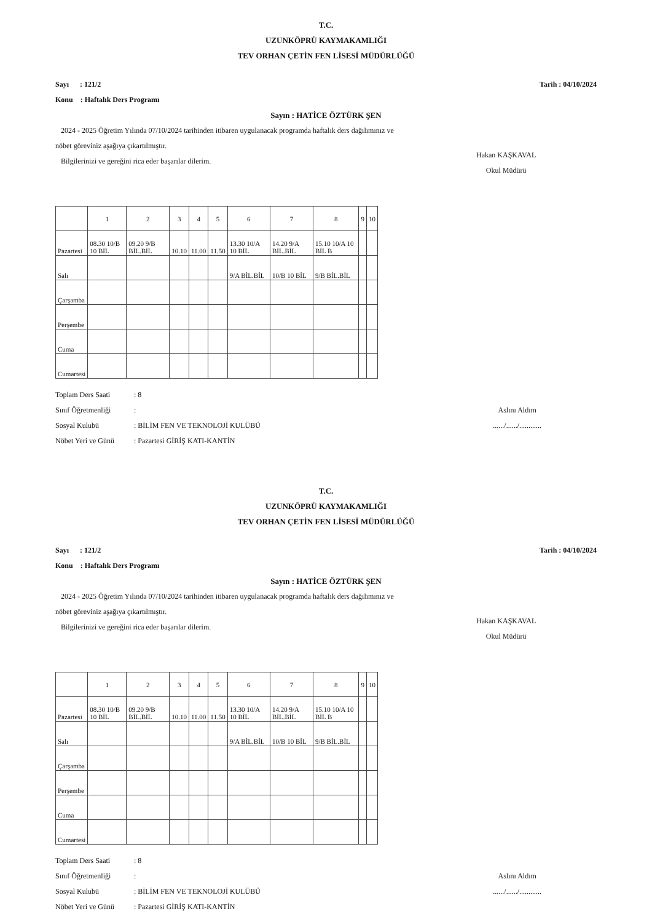T.C.
UZUNKÖPRÜ KAYMAKAMLIĞI
TEV ORHAN ÇETİN FEN LİSESİ MÜDÜRLÜĞÜ
Sayı : 121/2 Tarih : 04/10/2024
Konu : Haftalık Ders Programı
Sayın : HATİCE ÖZTÜRK ŞEN
2024 - 2025 Öğretim Yılında 07/10/2024 tarihinden itibaren uygulanacak programda haftalık ders dağılımınız ve
nöbet göreviniz aşağıya çıkartılmıştır.
Bilgilerinizi ve gereğini rica eder başarılar dilerim.
Hakan KAŞKAVAL
Okul Müdürü
| | 1 | 2 | 3 | 4 | 5 | 6 | 7 | 8 | 9 | 10 |
| --- | --- | --- | --- | --- | --- | --- | --- | --- | --- | --- |
| Pazartesi | 08.30 10/B 10 BİL | 09.20 9/B BİL.BİL | 10.10 | 11.00 | 11.50 | 13.30 10/A 10 BİL | 14.20 9/A BİL.BİL | 15.10 10/A 10 BİL B | | |
| Salı | | | | | | 9/A BİL.BİL | 10/B 10 BİL | 9/B BİL.BİL | | |
| Çarşamba | | | | | | | | | | |
| Perşembe | | | | | | | | | | |
| Cuma | | | | | | | | | | |
| Cumartesi | | | | | | | | | | |
Toplam Ders Saati: 8
Sınıf Öğretmenliği:
Sosyal Kulubü: BİLİM FEN VE TEKNOLOJİ KULÜBÜ
Nöbet Yeri ve Günü: Pazartesi GİRİŞ KATI-KANTİN
Aslını Aldım
....../....../............
T.C.
UZUNKÖPRÜ KAYMAKAMLIĞI
TEV ORHAN ÇETİN FEN LİSESİ MÜDÜRLÜĞÜ
Sayı : 121/2 Tarih : 04/10/2024
Konu : Haftalık Ders Programı
Sayın : HATİCE ÖZTÜRK ŞEN
2024 - 2025 Öğretim Yılında 07/10/2024 tarihinden itibaren uygulanacak programda haftalık ders dağılımınız ve
nöbet göreviniz aşağıya çıkartılmıştır.
Bilgilerinizi ve gereğini rica eder başarılar dilerim.
Hakan KAŞKAVAL
Okul Müdürü
| | 1 | 2 | 3 | 4 | 5 | 6 | 7 | 8 | 9 | 10 |
| --- | --- | --- | --- | --- | --- | --- | --- | --- | --- | --- |
| Pazartesi | 08.30 10/B 10 BİL | 09.20 9/B BİL.BİL | 10.10 | 11.00 | 11.50 | 13.30 10/A 10 BİL | 14.20 9/A BİL.BİL | 15.10 10/A 10 BİL B | | |
| Salı | | | | | | 9/A BİL.BİL | 10/B 10 BİL | 9/B BİL.BİL | | |
| Çarşamba | | | | | | | | | | |
| Perşembe | | | | | | | | | | |
| Cuma | | | | | | | | | | |
| Cumartesi | | | | | | | | | | |
Toplam Ders Saati: 8
Sınıf Öğretmenliği:
Sosyal Kulubü: BİLİM FEN VE TEKNOLOJİ KULÜBÜ
Nöbet Yeri ve Günü: Pazartesi GİRİŞ KATI-KANTİN
Aslını Aldım
....../....../............